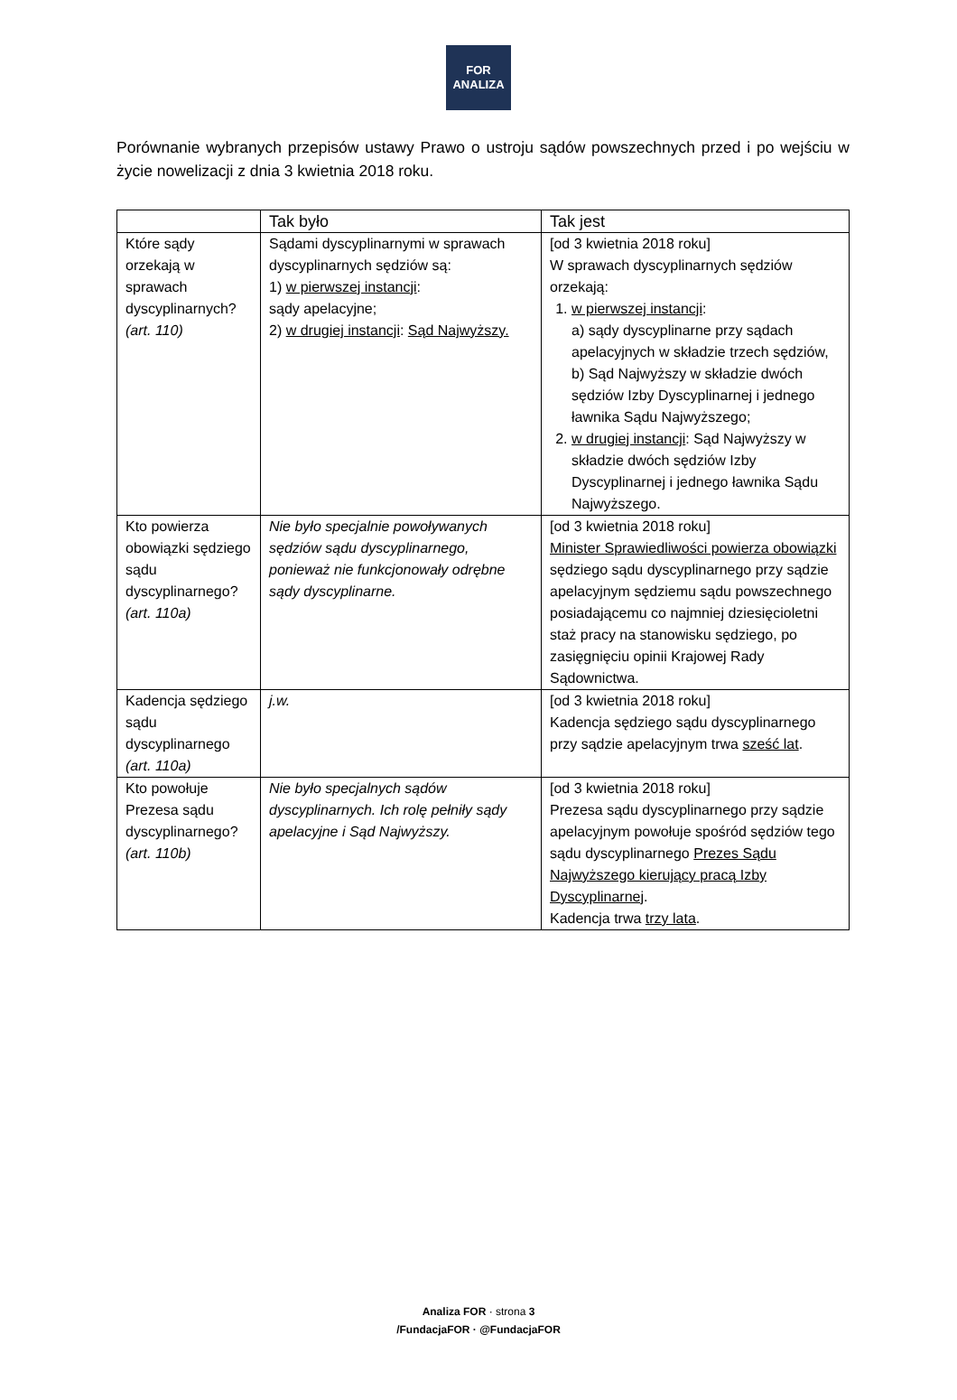FOR
ANALIZA
Porównanie wybranych przepisów ustawy Prawo o ustroju sądów powszechnych przed i po wejściu w życie nowelizacji z dnia 3 kwietnia 2018 roku.
| | Tak było | Tak jest |
| --- | --- | --- |
| Które sądy orzekają w sprawach dyscyplinarnych? (art. 110) | Sądami dyscyplinarnymi w sprawach dyscyplinarnych sędziów są: 1) w pierwszej instancji : sądy apelacyjne; 2) w drugiej instancji : Sąd Najwyższy. | [od 3 kwietnia 2018 roku] W sprawach dyscyplinarnych sędziów orzekają: 1. w pierwszej instancji : a) sądy dyscyplinarne przy sądach apelacyjnych w składzie trzech sędziów, b) Sąd Najwyższy w składzie dwóch sędziów Izby Dyscyplinarnej i jednego ławnika Sądu Najwyższego; 2. w drugiej instancji : Sąd Najwyższy w składzie dwóch sędziów Izby Dyscyplinarnej i jednego ławnika Sądu Najwyższego. |
| Kto powierza obowiązki sędziego sądu dyscyplinarnego? (art. 110a) | Nie było specjalnie powoływanych sędziów sądu dyscyplinarnego, ponieważ nie funkcjonowały odrębne sądy dyscyplinarne. | [od 3 kwietnia 2018 roku] Minister Sprawiedliwości powierza obowiązki sędziego sądu dyscyplinarnego przy sądzie apelacyjnym sędziemu sądu powszechnego posiadającemu co najmniej dziesięcioletni staż pracy na stanowisku sędziego, po zasięgnięciu opinii Krajowej Rady Sądownictwa. |
| Kadencja sędziego sądu dyscyplinarnego (art. 110a) | j.w. | [od 3 kwietnia 2018 roku] Kadencja sędziego sądu dyscyplinarnego przy sądzie apelacyjnym trwa sześć lat . |
| Kto powołuje Prezesa sądu dyscyplinarnego? (art. 110b) | Nie było specjalnych sądów dyscyplinarnych. Ich rolę pełniły sądy apelacyjne i Sąd Najwyższy. | [od 3 kwietnia 2018 roku] Prezesa sądu dyscyplinarnego przy sądzie apelacyjnym powołuje spośród sędziów tego sądu dyscyplinarnego Prezes Sądu Najwyższego kierujący pracą Izby Dyscyplinarnej . Kadencja trwa trzy lata . |
Analiza FOR · strona 3
/FundacjaFOR · @FundacjaFOR